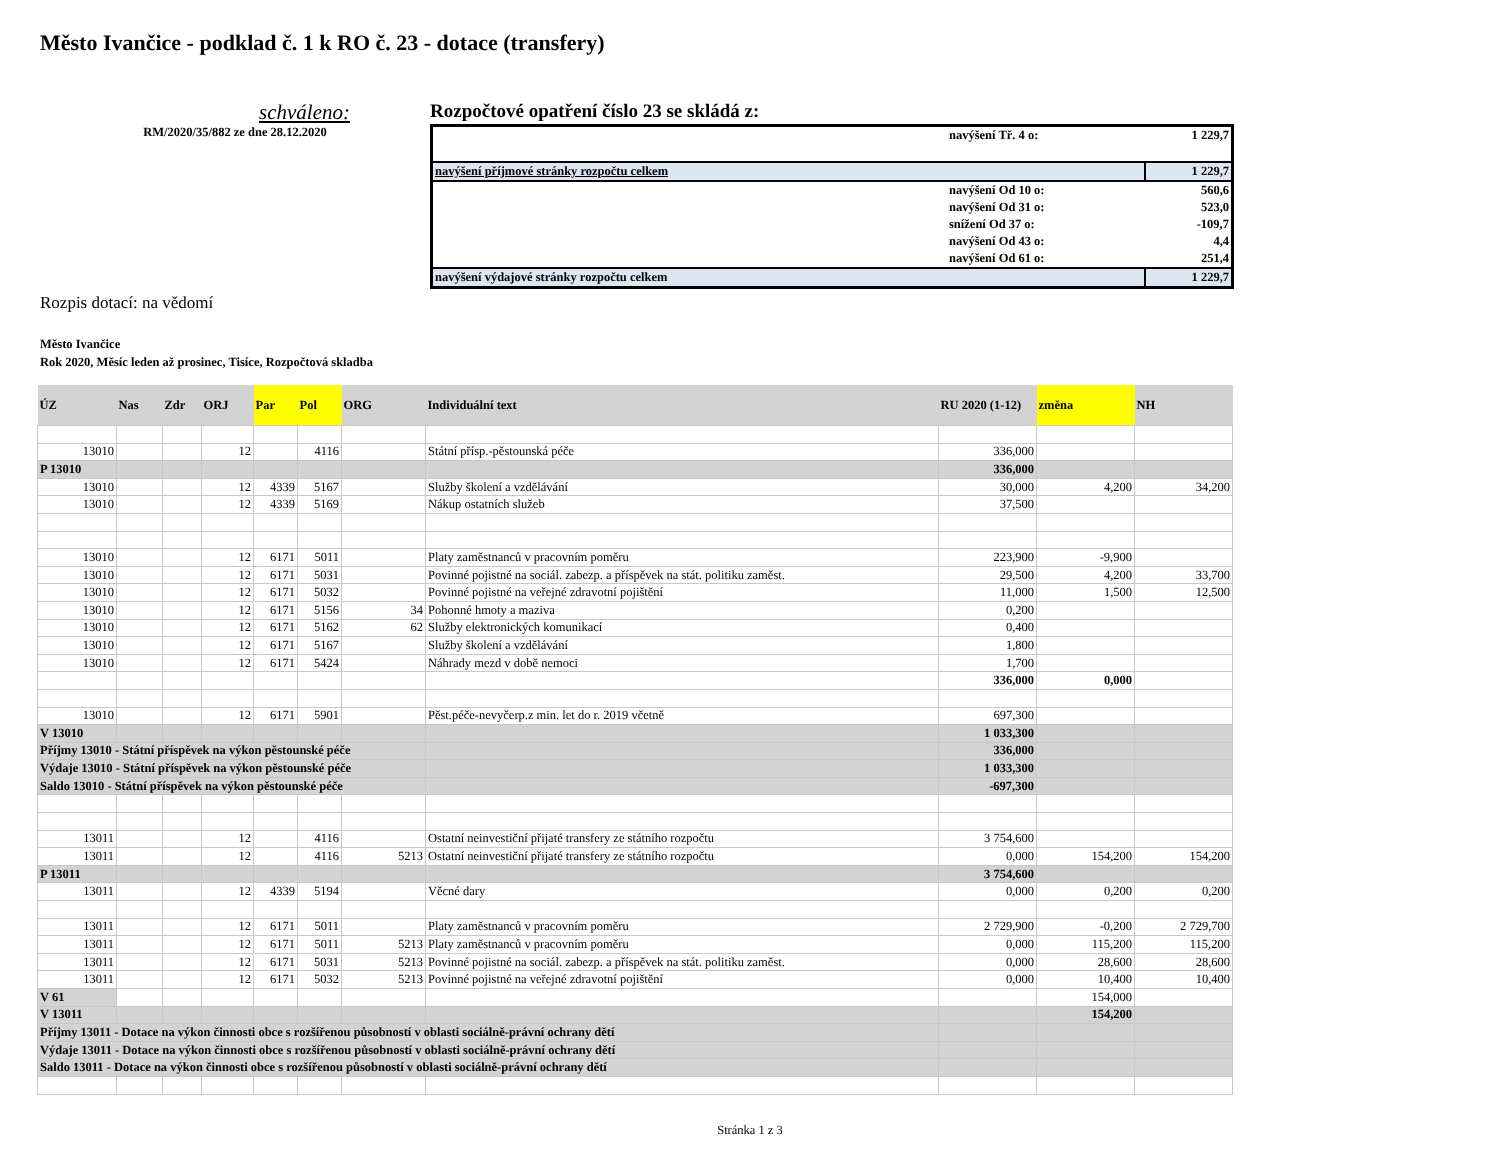Město Ivančice - podklad č. 1 k RO č. 23 - dotace (transfery)
schváleno:
RM/2020/35/882 ze dne 28.12.2020
Rozpočtové opatření číslo 23 se skládá z:
| | navýšení Tř. 4 o: | 1 229,7 |
| navýšení příjmové stránky rozpočtu celkem | | 1 229,7 |
| | navýšení Od 10 o: | 560,6 |
| | navýšení Od 31 o: | 523,0 |
| | snížení Od 37 o: | -109,7 |
| | navýšení Od 43 o: | 4,4 |
| | navýšení Od 61 o: | 251,4 |
| navýšení výdajové stránky rozpočtu celkem | | 1 229,7 |
Rozpis dotací: na vědomí
Město Ivančice
Rok 2020, Měsíc leden až prosinec, Tisíce, Rozpočtová skladba
| ÚZ | Nas | Zdr | ORJ | Par | Pol | ORG | Individuální text | RU 2020 (1-12) | změna | NH |
| --- | --- | --- | --- | --- | --- | --- | --- | --- | --- | --- |
| 13010 | | | 12 | | 4116 | | Státní přísp.-pěstounská péče | 336,000 | | |
| P 13010 | | | | | | | | 336,000 | | |
| 13010 | | | 12 | 4339 | 5167 | | Služby školení a vzdělávání | 30,000 | 4,200 | 34,200 |
| 13010 | | | 12 | 4339 | 5169 | | Nákup ostatních služeb | 37,500 | | |
| 13010 | | | 12 | 6171 | 5011 | | Platy zaměstnanců v pracovním poměru | 223,900 | -9,900 | |
| 13010 | | | 12 | 6171 | 5031 | | Povinné pojistné na sociál. zabezp. a příspěvek na stát. politiku zaměst. | 29,500 | 4,200 | 33,700 |
| 13010 | | | 12 | 6171 | 5032 | | Povinné pojistné na veřejné zdravotní pojištění | 11,000 | 1,500 | 12,500 |
| 13010 | | | 12 | 6171 | 5156 | 34 | Pohonné hmoty a maziva | 0,200 | | |
| 13010 | | | 12 | 6171 | 5162 | 62 | Služby elektronických komunikací | 0,400 | | |
| 13010 | | | 12 | 6171 | 5167 | | Služby školení a vzdělávání | 1,800 | | |
| 13010 | | | 12 | 6171 | 5424 | | Náhrady mezd v době nemoci | 1,700 | | |
| | | | | | | | | 336,000 | 0,000 | |
| 13010 | | | 12 | 6171 | 5901 | | Pěst.péče-nevyčerp.z min. let do r. 2019 včetně | 697,300 | | |
| V 13010 | | | | | | | | 1 033,300 | | |
| Příjmy 13010 - Státní příspěvek na výkon pěstounské péče | | | | | | | | 336,000 | | |
| Výdaje 13010 - Státní příspěvek na výkon pěstounské péče | | | | | | | | 1 033,300 | | |
| Saldo 13010 - Státní příspěvek na výkon pěstounské péče | | | | | | | | -697,300 | | |
| 13011 | | | 12 | | 4116 | | Ostatní neinvestiční přijaté transfery ze státního rozpočtu | 3 754,600 | | |
| 13011 | | | 12 | | 4116 | 5213 | Ostatní neinvestiční přijaté transfery ze státního rozpočtu | 0,000 | 154,200 | 154,200 |
| P 13011 | | | | | | | | 3 754,600 | | |
| 13011 | | | 12 | 4339 | 5194 | | Věcné dary | 0,000 | 0,200 | 0,200 |
| 13011 | | | 12 | 6171 | 5011 | | Platy zaměstnanců v pracovním poměru | 2 729,900 | -0,200 | 2 729,700 |
| 13011 | | | 12 | 6171 | 5011 | 5213 | Platy zaměstnanců v pracovním poměru | 0,000 | 115,200 | 115,200 |
| 13011 | | | 12 | 6171 | 5031 | 5213 | Povinné pojistné na sociál. zabezp. a příspěvek na stát. politiku zaměst. | 0,000 | 28,600 | 28,600 |
| 13011 | | | 12 | 6171 | 5032 | 5213 | Povinné pojistné na veřejné zdravotní pojištění | 0,000 | 10,400 | 10,400 |
| V 61 | | | | | | | | | 154,000 | |
| V 13011 | | | | | | | | | 154,200 | |
| Příjmy 13011 - Dotace na výkon činnosti obce s rozšířenou působností v oblasti sociálně-právní ochrany dětí | | | | | | | | | | |
| Výdaje 13011 - Dotace na výkon činnosti obce s rozšířenou působností v oblasti sociálně-právní ochrany dětí | | | | | | | | | | |
| Saldo 13011 - Dotace na výkon činnosti obce s rozšířenou působností v oblasti sociálně-právní ochrany dětí | | | | | | | | | | |
Stránka 1 z 3